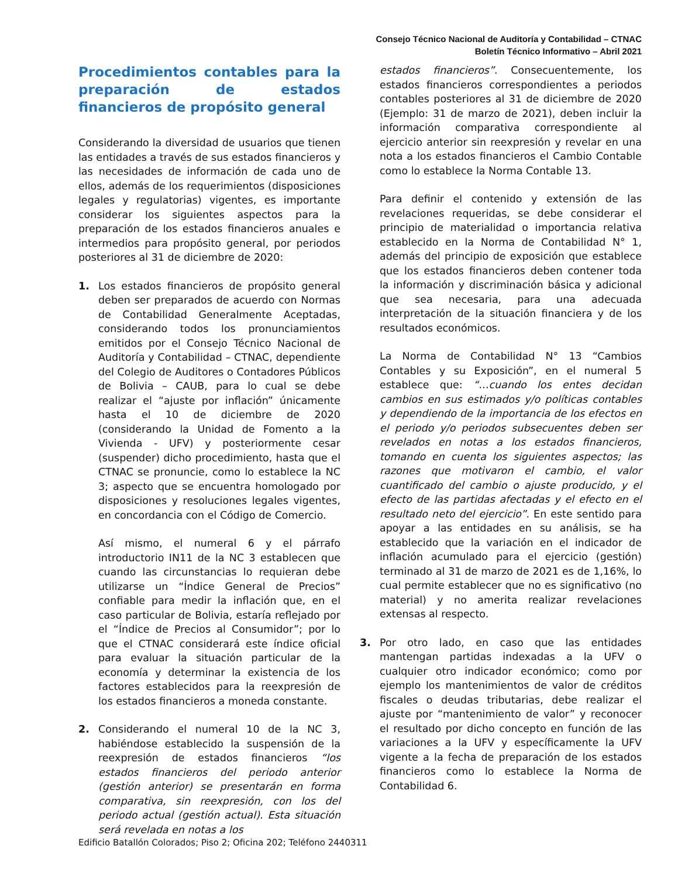Consejo Técnico Nacional de Auditoría y Contabilidad – CTNAC
Boletín Técnico Informativo – Abril 2021
Procedimientos contables para la preparación de estados financieros de propósito general
Considerando la diversidad de usuarios que tienen las entidades a través de sus estados financieros y las necesidades de información de cada uno de ellos, además de los requerimientos (disposiciones legales y regulatorias) vigentes, es importante considerar los siguientes aspectos para la preparación de los estados financieros anuales e intermedios para propósito general, por periodos posteriores al 31 de diciembre de 2020:
1. Los estados financieros de propósito general deben ser preparados de acuerdo con Normas de Contabilidad Generalmente Aceptadas, considerando todos los pronunciamientos emitidos por el Consejo Técnico Nacional de Auditoría y Contabilidad – CTNAC, dependiente del Colegio de Auditores o Contadores Públicos de Bolivia – CAUB, para lo cual se debe realizar el “ajuste por inflación” únicamente hasta el 10 de diciembre de 2020 (considerando la Unidad de Fomento a la Vivienda - UFV) y posteriormente cesar (suspender) dicho procedimiento, hasta que el CTNAC se pronuncie, como lo establece la NC 3; aspecto que se encuentra homologado por disposiciones y resoluciones legales vigentes, en concordancia con el Código de Comercio.
Así mismo, el numeral 6 y el párrafo introductorio IN11 de la NC 3 establecen que cuando las circunstancias lo requieran debe utilizarse un “Índice General de Precios” confiable para medir la inflación que, en el caso particular de Bolivia, estaría reflejado por el “Índice de Precios al Consumidor”; por lo que el CTNAC considerará este índice oficial para evaluar la situación particular de la economía y determinar la existencia de los factores establecidos para la reexpresión de los estados financieros a moneda constante.
2. Considerando el numeral 10 de la NC 3, habiéndose establecido la suspensión de la reexpresión de estados financieros “los estados financieros del periodo anterior (gestión anterior) se presentarán en forma comparativa, sin reexpresión, con los del periodo actual (gestión actual). Esta situación será revelada en notas a los
estados financieros”. Consecuentemente, los estados financieros correspondientes a periodos contables posteriores al 31 de diciembre de 2020 (Ejemplo: 31 de marzo de 2021), deben incluir la información comparativa correspondiente al ejercicio anterior sin reexpresión y revelar en una nota a los estados financieros el Cambio Contable como lo establece la Norma Contable 13.
Para definir el contenido y extensión de las revelaciones requeridas, se debe considerar el principio de materialidad o importancia relativa establecido en la Norma de Contabilidad N° 1, además del principio de exposición que establece que los estados financieros deben contener toda la información y discriminación básica y adicional que sea necesaria, para una adecuada interpretación de la situación financiera y de los resultados económicos.
La Norma de Contabilidad N° 13 “Cambios Contables y su Exposición”, en el numeral 5 establece que: “…cuando los entes decidan cambios en sus estimados y/o políticas contables y dependiendo de la importancia de los efectos en el periodo y/o periodos subsecuentes deben ser revelados en notas a los estados financieros, tomando en cuenta los siguientes aspectos; las razones que motivaron el cambio, el valor cuantificado del cambio o ajuste producido, y el efecto de las partidas afectadas y el efecto en el resultado neto del ejercicio”. En este sentido para apoyar a las entidades en su análisis, se ha establecido que la variación en el indicador de inflación acumulado para el ejercicio (gestión) terminado al 31 de marzo de 2021 es de 1,16%, lo cual permite establecer que no es significativo (no material) y no amerita realizar revelaciones extensas al respecto.
3. Por otro lado, en caso que las entidades mantengan partidas indexadas a la UFV o cualquier otro indicador económico; como por ejemplo los mantenimientos de valor de créditos fiscales o deudas tributarias, debe realizar el ajuste por “mantenimiento de valor” y reconocer el resultado por dicho concepto en función de las variaciones a la UFV y específicamente la UFV vigente a la fecha de preparación de los estados financieros como lo establece la Norma de Contabilidad 6.
Edificio Batallón Colorados; Piso 2; Oficina 202; Teléfono 2440311